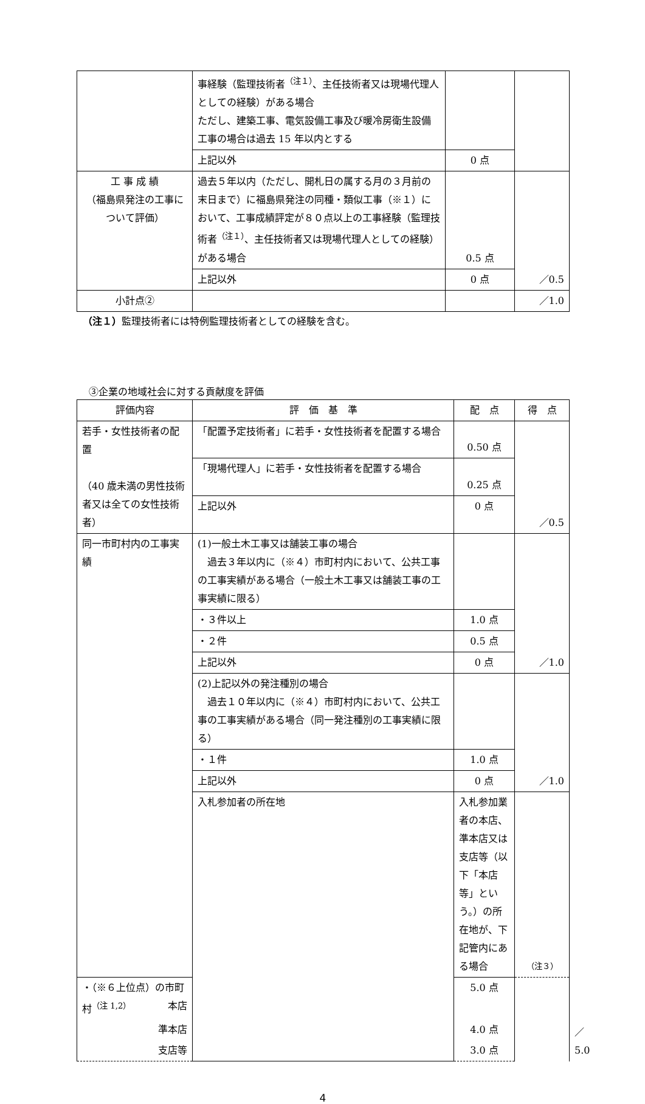| | 事経験（監理技術者<sup>（注１）</sup>、主任技術者又は現場代理人としての経験）がある場合 ただし、建築工事、電気設備工事及び暖冷房衛生設備工事の場合は過去 15 年以内とする | | |
| | 上記以外 | 0 点 | |
| 工 事 成 績 （福島県発注の工事について評価） | 過去５年以内（ただし、開札日の属する月の３月前の末日まで）に福島県発注の同種・類似工事（※１）において、工事成績評定が８０点以上の工事経験（監理技術者<sup>（注１）</sup>、主任技術者又は現場代理人としての経験）がある場合 | 0.5 点 | ／0.5 |
| | 上記以外 | 0 点 | |
| 小計点② | | | ／1.0 |
（注１）監理技術者には特例監理技術者としての経験を含む。
③企業の地域社会に対する貢献度を評価
| 評価内容 | 評 価 基 準 | 配 点 | 得 点 | |
| --- | --- | --- | --- | --- |
| 若手・女性技術者の配置 （40 歳未満の男性技術者又は全ての女性技術者） | 「配置予定技術者」に若手・女性技術者を配置する場合 | 0.50 点 | ／0.5 | |
| | 「現場代理人」に若手・女性技術者を配置する場合 | 0.25 点 | | |
| | 上記以外 | 0 点 | | |
| 同一市町村内の工事実績 | (1)一般土木工事又は舗装工事の場合 過去３年以内に（※４）市町村内において、公共工事の工事実績がある場合（一般土木工事又は舗装工事の工事実績に限る） | | ／1.0 | |
| | ・３件以上 | 1.0 点 | | |
| | ・２件 | 0.5 点 | | |
| | 上記以外 | 0 点 | | |
| | (2)上記以外の発注種別の場合 過去１０年以内に（※４）市町村内において、公共工事の工事実績がある場合（同一発注種別の工事実績に限る） | | ／1.0 | |
| | ・１件 | 1.0 点 | | |
| | 上記以外 | 0 点 | | |
| | 入札参加者の所在地 | 入札参加業者の本店、準本店又は支店等（以下「本店等」という。）の所在地が、下記管内にある場合 | （注３） | ／5.0 |
| ・（※６上位点）の市町村<sup>（注 1,2）</sup> 本店 | | 5.0 点 | | |
| 準本店 | | 4.0 点 | | |
| 支店等 | | 3.0 点 | | |
4